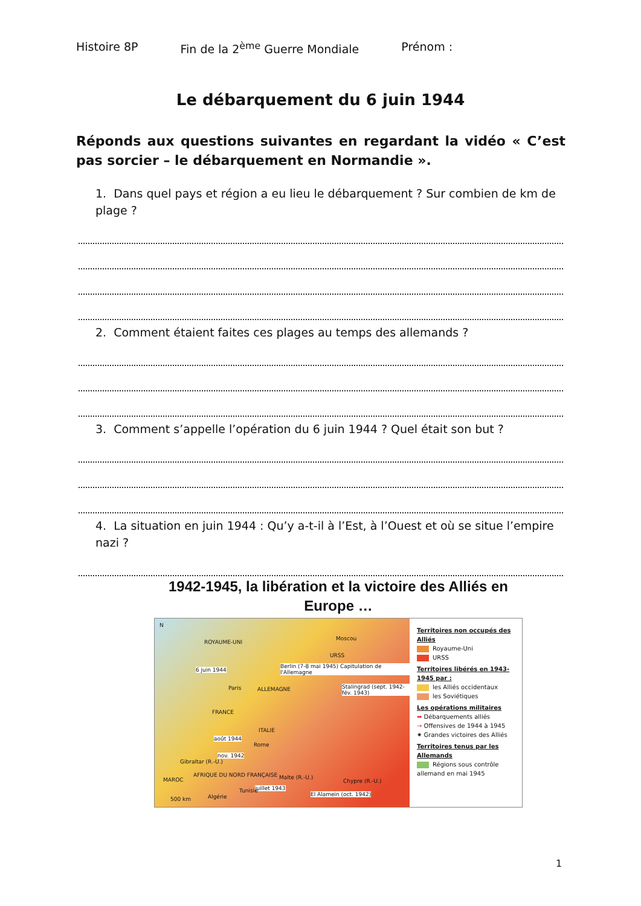Histoire 8P Fin de la 2<sup>ème</sup> Guerre Mondiale Prénom :
Le débarquement du 6 juin 1944
Réponds aux questions suivantes en regardant la vidéo « C’est pas sorcier – le débarquement en Normandie ».
1. Dans quel pays et région a eu lieu le débarquement ? Sur combien de km de plage ?
2. Comment étaient faites ces plages au temps des allemands ?
3. Comment s’appelle l’opération du 6 juin 1944 ? Quel était son but ?
4. La situation en juin 1944 : Qu’y a-t-il à l’Est, à l’Ouest et où se situe l’empire nazi ?
1942-1945, la libération et la victoire des Alliés en Europe …
N
ROYAUME-UNI
Moscou
URSS
6 juin 1944
Berlin (7-8 mai 1945) Capitulation de l'Allemagne
Paris ALLEMAGNE
Stalingrad (sept. 1942-fév. 1943)
FRANCE
ITALIE
août 1944
Rome
nov. 1942
Gibraltar (R.-U.)
MAROC
AFRIQUE DU NORD FRANÇAISE Malte (R.-U.)
juillet 1943
Tunisie
Chypre (R.-U.)
Algérie
500 km
El Alamein (oct. 1942)
Territoires non occupés des Alliés
Royaume-Uni
URSS
Territoires libérés en 1943-1945 par :
les Alliés occidentaux
les Soviétiques
Les opérations militaires
➡ Débarquements alliés
→ Offensives de 1944 à 1945
✷ Grandes victoires des Alliés
Territoires tenus par les Allemands
Régions sous contrôle allemand en mai 1945
1